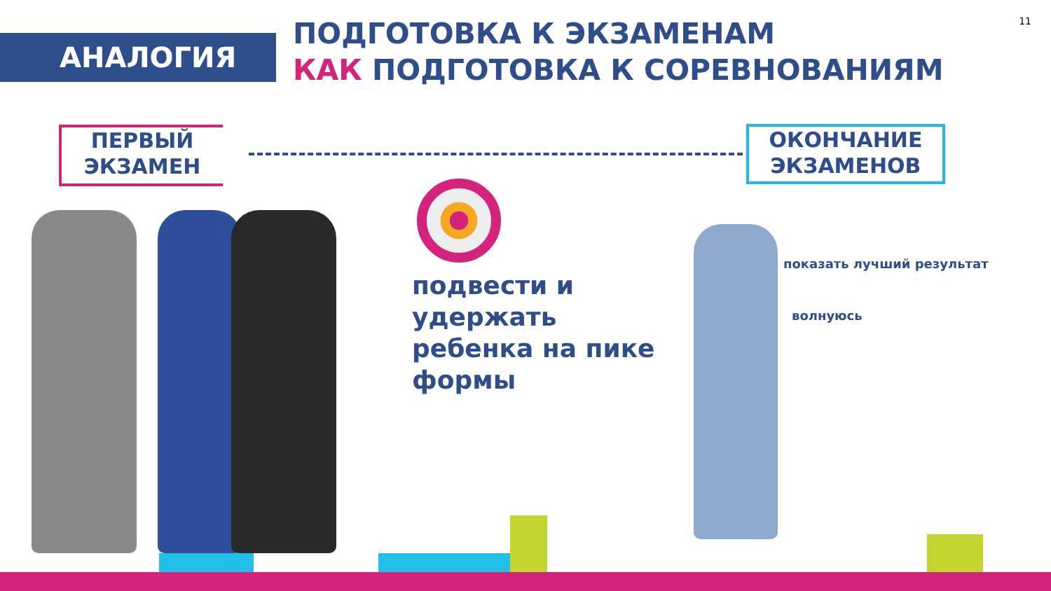11
АНАЛОГИЯ
ПОДГОТОВКА К ЭКЗАМЕНАМ
КАК ПОДГОТОВКА К СОРЕВНОВАНИЯМ
ПЕРВЫЙ
ЭКЗАМЕН
ОКОНЧАНИЕ
ЭКЗАМЕНОВ
подвести и
удержать
ребенка на пике
формы
показать лучший результат
волнуюсь